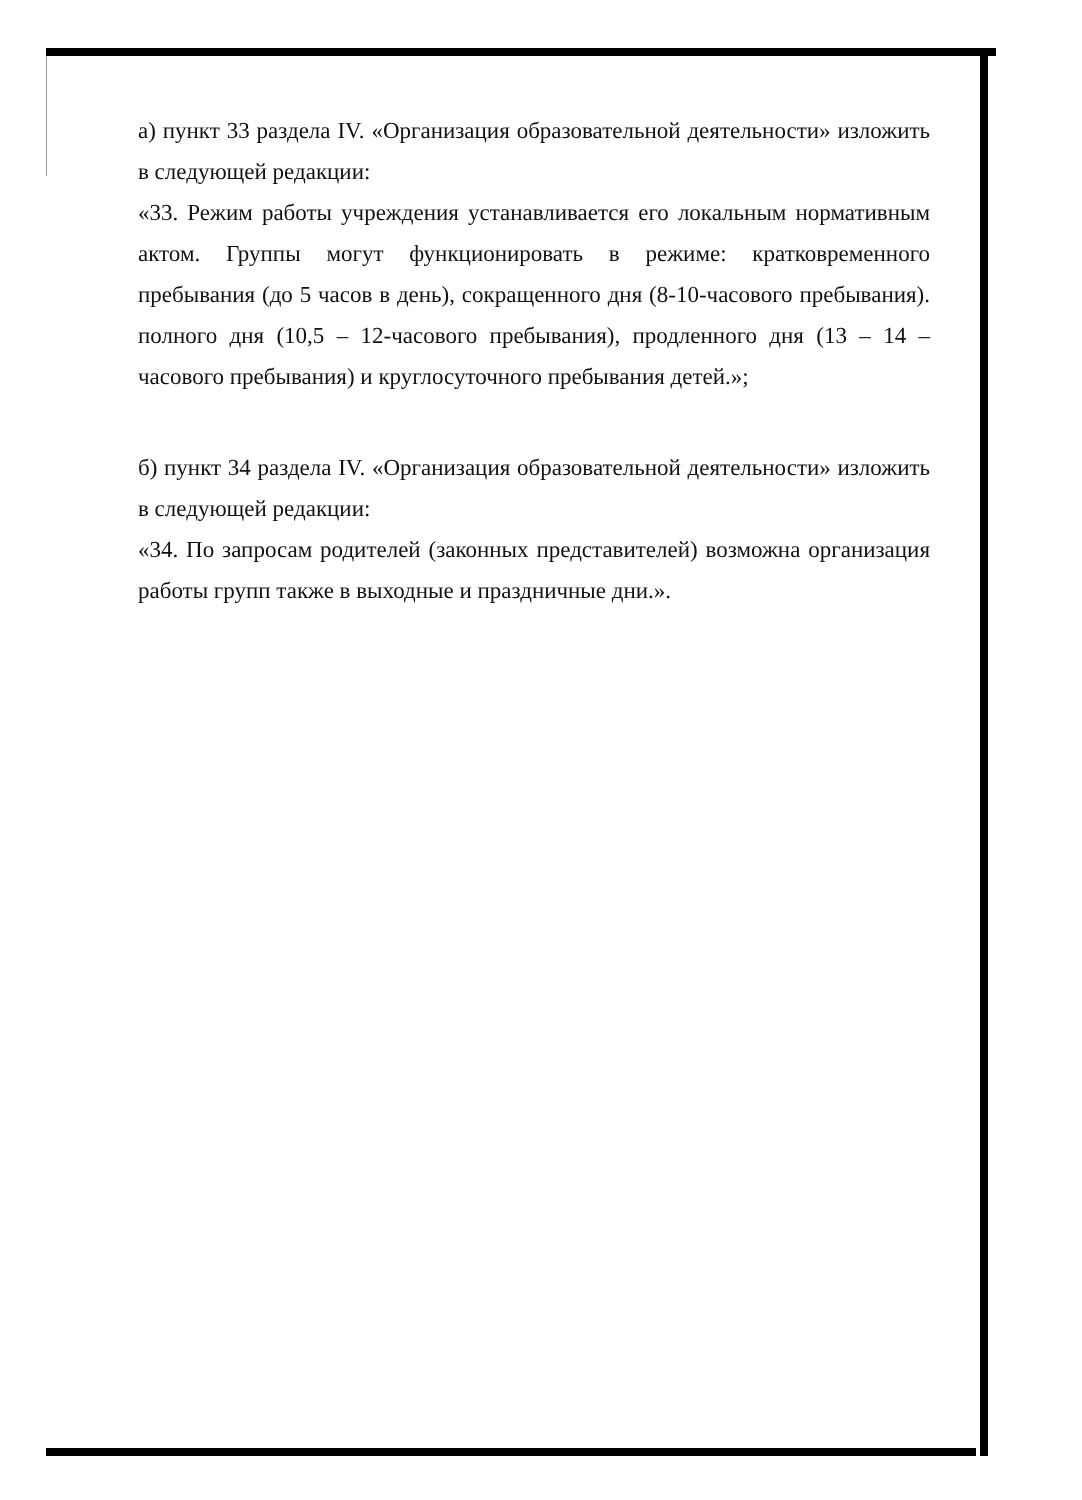а) пункт 33 раздела IV. «Организация образовательной деятельности» изложить в следующей редакции:
«33. Режим работы учреждения устанавливается его локальным нормативным актом. Группы могут функционировать в режиме: кратковременного пребывания (до 5 часов в день), сокращенного дня (8-10-часового пребывания). полного дня (10,5 – 12-часового пребывания), продленного дня (13 – 14 – часового пребывания) и круглосуточного пребывания детей.»;
б) пункт 34 раздела IV. «Организация образовательной деятельности» изложить в следующей редакции:
«34. По запросам родителей (законных представителей) возможна организация работы групп также в выходные и праздничные дни.».